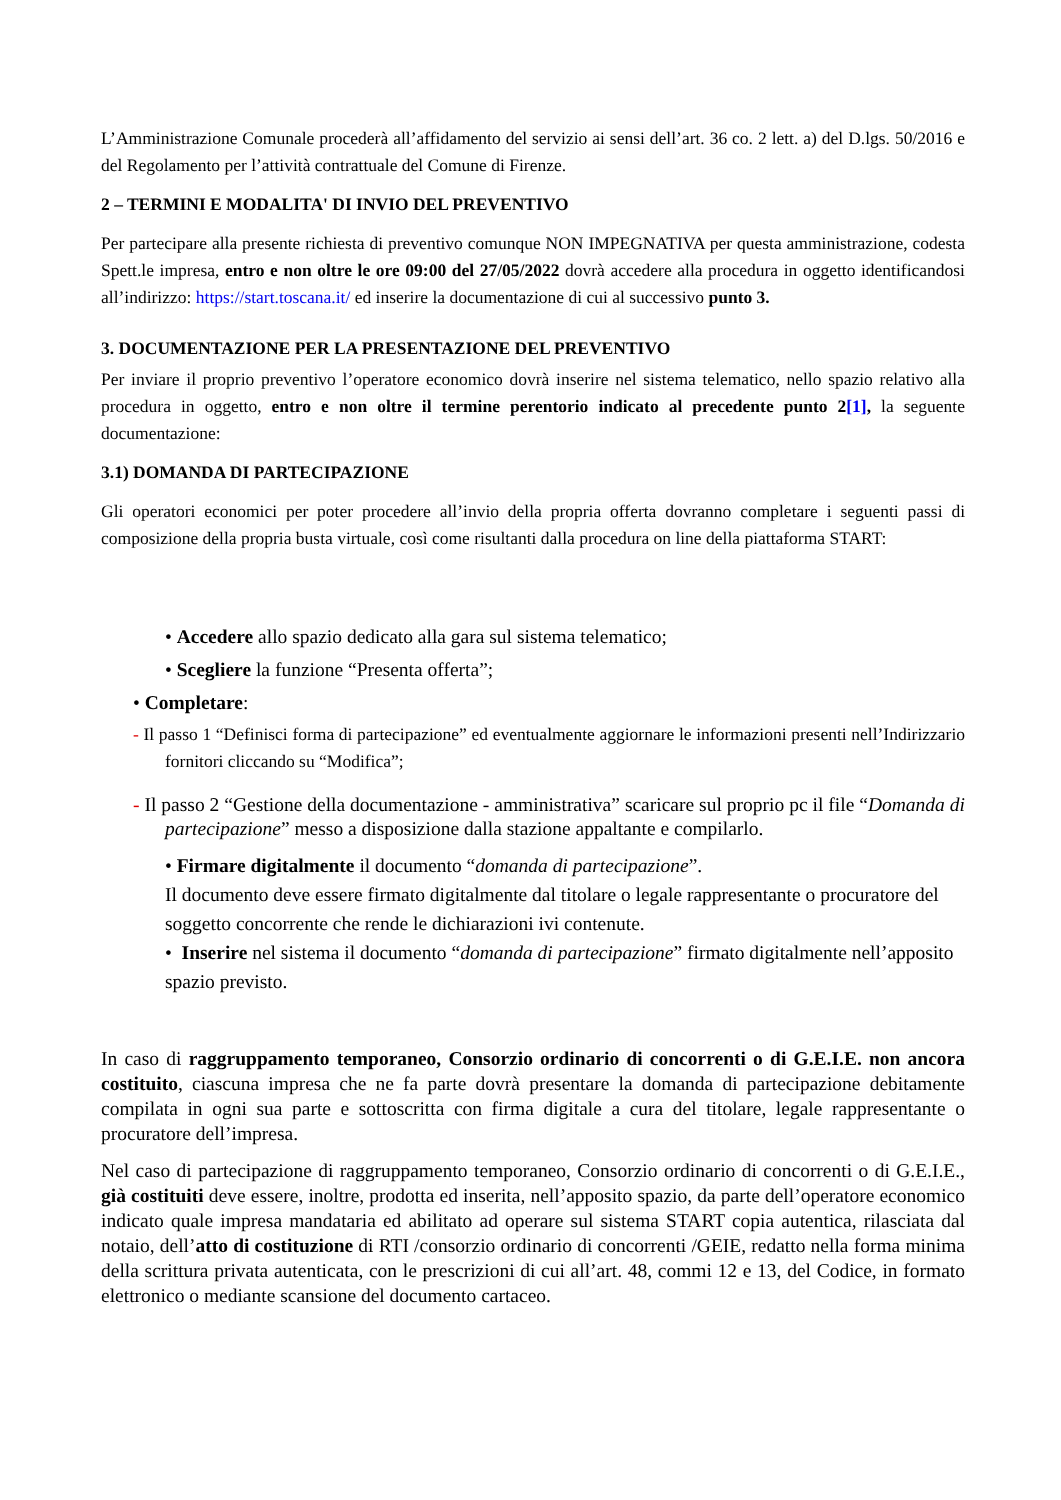L’Amministrazione Comunale procederà all’affidamento del servizio ai sensi dell’art. 36 co. 2 lett. a) del D.lgs. 50/2016 e del Regolamento per l’attività contrattuale del Comune di Firenze.
2 – TERMINI E MODALITA' DI INVIO DEL PREVENTIVO
Per partecipare alla presente richiesta di preventivo comunque NON IMPEGNATIVA per questa amministrazione, codesta Spett.le impresa, entro e non oltre le ore 09:00 del 27/05/2022 dovrà accedere alla procedura in oggetto identificandosi all’indirizzo: https://start.toscana.it/ ed inserire la documentazione di cui al successivo punto 3.
3. DOCUMENTAZIONE PER LA PRESENTAZIONE DEL PREVENTIVO
Per inviare il proprio preventivo l’operatore economico dovrà inserire nel sistema telematico, nello spazio relativo alla procedura in oggetto, entro e non oltre il termine perentorio indicato al precedente punto 2[1], la seguente documentazione:
3.1) DOMANDA DI PARTECIPAZIONE
Gli operatori economici per poter procedere all’invio della propria offerta dovranno completare i seguenti passi di composizione della propria busta virtuale, così come risultanti dalla procedura on line della piattaforma START:
• Accedere allo spazio dedicato alla gara sul sistema telematico;
• Scegliere la funzione “Presenta offerta”;
• Completare:
- Il passo 1 “Definisci forma di partecipazione” ed eventualmente aggiornare le informazioni presenti nell’Indirizzario fornitori cliccando su “Modifica”;
- Il passo 2 “Gestione della documentazione - amministrativa” scaricare sul proprio pc il file “Domanda di partecipazione” messo a disposizione dalla stazione appaltante e compilarlo.
• Firmare digitalmente il documento “domanda di partecipazione”.
Il documento deve essere firmato digitalmente dal titolare o legale rappresentante o procuratore del soggetto concorrente che rende le dichiarazioni ivi contenute.
• Inserire nel sistema il documento “domanda di partecipazione” firmato digitalmente nell’apposito spazio previsto.
In caso di raggruppamento temporaneo, Consorzio ordinario di concorrenti o di G.E.I.E. non ancora costituito, ciascuna impresa che ne fa parte dovrà presentare la domanda di partecipazione debitamente compilata in ogni sua parte e sottoscritta con firma digitale a cura del titolare, legale rappresentante o procuratore dell’impresa.
Nel caso di partecipazione di raggruppamento temporaneo, Consorzio ordinario di concorrenti o di G.E.I.E., già costituiti deve essere, inoltre, prodotta ed inserita, nell’apposito spazio, da parte dell’operatore economico indicato quale impresa mandataria ed abilitato ad operare sul sistema START copia autentica, rilasciata dal notaio, dell’atto di costituzione di RTI /consorzio ordinario di concorrenti /GEIE, redatto nella forma minima della scrittura privata autenticata, con le prescrizioni di cui all’art. 48, commi 12 e 13, del Codice, in formato elettronico o mediante scansione del documento cartaceo.